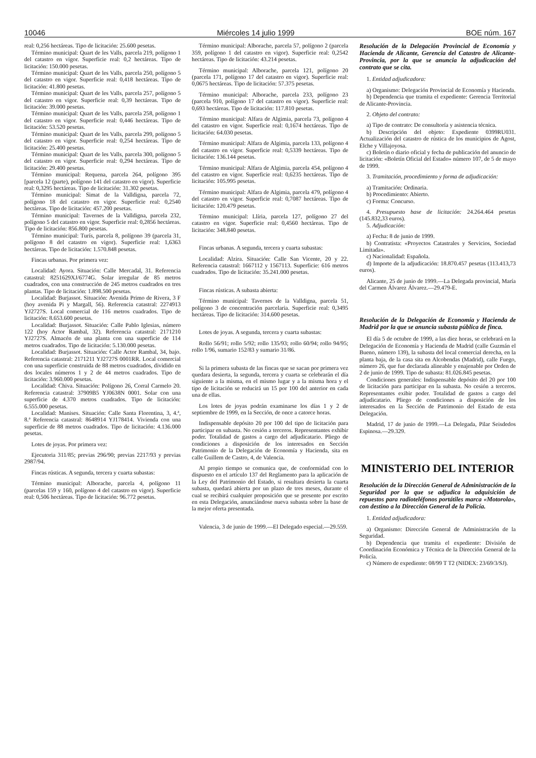10046 Miércoles 14 julio 1999 BOE núm. 167
real: 0,256 hectáreas. Tipo de licitación: 25.600 pesetas.
Término municipal: Quart de les Valls, parcela 219, polígono 1 del catastro en vigor. Superficie real: 0,2 hectáreas. Tipo de licitación: 150.000 pesetas.
Término municipal: Quart de les Valls, parcela 250, polígono 5 del catastro en vigor. Superficie real: 0,418 hectáreas. Tipo de licitación: 41.800 pesetas.
Término municipal: Quart de les Valls, parcela 257, polígono 5 del catastro en vigor. Superficie real: 0,39 hectáreas. Tipo de licitación: 39.000 pesetas.
Término municipal: Quart de les Valls, parcela 258, polígono 1 del catastro en vigor. Superficie real: 0,446 hectáreas. Tipo de licitación: 53.520 pesetas.
Término municipal: Quart de les Valls, parcela 299, polígono 5 del catastro en vigor. Superficie real: 0,254 hectáreas. Tipo de licitación: 25.400 pesetas.
Término municipal: Quart de les Valls, parcela 300, polígono 5 del catastro en vigor. Superficie real: 0,294 hectáreas. Tipo de licitación: 29.400 pesetas.
Término municipal: Requena, parcela 264, polígono 395 [parcela 12 (parte), polígono 141 del catastro en vigor). Superficie real: 0,3295 hectáreas. Tipo de licitación: 31.302 pesetas.
Término municipal: Simat de la Valldigna, parcela 72, polígono 18 del catastro en vigor. Superficie real: 0,2540 hectáreas. Tipo de licitación: 457.200 pesetas.
Término municipal: Tavernes de la Valldigna, parcela 232, polígono 5 del catastro en vigor. Superficie real: 0,2856 hectáreas. Tipo de licitación: 856.800 pesetas.
Término municipal: Turís, parcela 8, polígono 39 (parcela 31, polígono 8 del catastro en vigor). Superficie real: 1,6363 hectáreas. Tipo de licitación: 1.570.848 pesetas.
Fincas urbanas. Por primera vez:
Localidad: Ayora. Situación: Calle Mercadal, 31. Referencia catastral: 8251629XJ/6774G. Solar irregular de 85 metros cuadrados, con una construcción de 245 metros cuadrados en tres plantas. Tipo de licitación: 1.898.500 pesetas.
Localidad: Burjassot. Situación: Avenida Primo de Rivera, 3 F (hoy avenida Pi y Margall, 56). Referencia catastral: 2274913 YJ2727S. Local comercial de 116 metros cuadrados. Tipo de licitación: 8.653.600 pesetas.
Localidad: Burjassot. Situación: Calle Pablo Iglesias, número 122 (hoy Actor Rambal, 32). Referencia catastral: 2171210 YJ2727S. Almacén de una planta con una superficie de 114 metros cuadrados. Tipo de licitación: 5.130.000 pesetas.
Localidad: Burjassot. Situación: Calle Actor Rambal, 34, bajo. Referencia catastral: 2171211 YJ2727S 0001RR. Local comercial con una superficie construida de 88 metros cuadrados, dividido en dos locales números 1 y 2 de 44 metros cuadrados. Tipo de licitación: 3.960.000 pesetas.
Localidad: Chiva. Situación: Polígono 26, Corral Carmelo 20. Referencia catastral: 37909B5 YJ0638N 0001. Solar con una superficie de 4.370 metros cuadrados. Tipo de licitación: 6.555.000 pesetas.
Localidad: Manises. Situación: Calle Santa Florentina, 3, 4.ª, 8.ª Referencia catastral: 8648914 YJ178414. Vivienda con una superficie de 88 metros cuadrados. Tipo de licitación: 4.136.000 pesetas.
Lotes de joyas. Por primera vez:
Ejecutoria 311/85; previas 296/90; previas 2217/93 y previas 2987/94.
Fincas rústicas. A segunda, tercera y cuarta subastas:
Término municipal: Alborache, parcela 4, polígono 11 (parcelas 159 y 160, polígono 4 del catastro en vigor). Superficie real: 0,506 hectáreas. Tipo de licitación: 96.772 pesetas.
Término municipal: Alborache, parcela 57, polígono 2 (parcela 359, polígono 1 del catastro en vigor). Superficie real: 0,2542 hectáreas. Tipo de licitación: 43.214 pesetas.
Término municipal: Alborache, parcela 121, polígono 20 (parcela 171, polígono 17 del catastro en vigor). Superficie real: 0,0675 hectáreas. Tipo de licitación: 57.375 pesetas.
Término municipal: Alborache, parcela 233, polígono 23 (parcela 910, polígono 17 del catastro en vigor). Superficie real: 0,693 hectáreas. Tipo de licitación: 117.810 pesetas.
Término municipal: Alfara de Algimia, parcela 73, polígono 4 del catastro en vigor. Superficie real: 0,1674 hectáreas. Tipo de licitación: 64.030 pesetas.
Término municipal: Alfara de Algimia, parcela 133, polígono 4 del catastro en vigor. Superficie real: 0,5339 hectáreas. Tipo de licitación: 136.144 pesetas.
Término municipal: Alfara de Algimia, parcela 454, polígono 4 del catastro en vigor. Superficie real: 0,6235 hectáreas. Tipo de licitación: 105.995 pesetas.
Término municipal: Alfara de Algimia, parcela 479, polígono 4 del catastro en vigor. Superficie real: 0,7087 hectáreas. Tipo de licitación: 120.479 pesetas.
Término municipal: Llíria, parcela 127, polígono 27 del catastro en vigor. Superficie real: 0,4560 hectáreas. Tipo de licitación: 348.840 pesetas.
Fincas urbanas. A segunda, tercera y cuarta subastas:
Localidad: Alzira. Situación: Calle San Vicente, 20 y 22. Referencia catastral: 1667112 y 1567113. Superficie: 616 metros cuadrados. Tipo de licitación: 35.241.000 pesetas.
Fincas rústicas. A subasta abierta:
Término municipal: Tavernes de la Valldigna, parcela 51, polígono 3 de concentración parcelaria. Superficie real: 0,3495 hectáreas. Tipo de licitación: 314.600 pesetas.
Lotes de joyas. A segunda, tercera y cuarta subastas:
Rollo 56/91; rollo 5/92; rollo 135/93; rollo 60/94; rollo 94/95; rollo 1/96, sumario 152/83 y sumario 31/86.
Si la primera subasta de las fincas que se sacan por primera vez quedara desierta, la segunda, tercera y cuarta se celebrarán el día siguiente a la misma, en el mismo lugar y a la misma hora y el tipo de licitación se reducirá un 15 por 100 del anterior en cada una de ellas.
Los lotes de joyas podrán examinarse los días 1 y 2 de septiembre de 1999, en la Sección, de once a catorce horas.
Indispensable depósito 20 por 100 del tipo de licitación para participar en subasta. No cesión a terceros. Representantes exhibir poder. Totalidad de gastos a cargo del adjudicatario. Pliego de condiciones a disposición de los interesados en Sección Patrimonio de la Delegación de Economía y Hacienda, sita en calle Guillem de Castro, 4, de Valencia.
Al propio tiempo se comunica que, de conformidad con lo dispuesto en el artículo 137 del Reglamento para la aplicación de la Ley del Patrimonio del Estado, si resultara desierta la cuarta subasta, quedará abierta por un plazo de tres meses, durante el cual se recibirá cualquier proposición que se presente por escrito en esta Delegación, anunciándose nueva subasta sobre la base de la mejor oferta presentada.
Valencia, 3 de junio de 1999.—El Delegado especial.—29.559.
Resolución de la Delegación Provincial de Economía y Hacienda de Alicante, Gerencia del Catastro de Alicante-Provincia, por la que se anuncia la adjudicación del contrato que se cita.
1. Entidad adjudicadora:
a) Organismo: Delegación Provincial de Economía y Hacienda.
b) Dependencia que tramita el expediente: Gerencia Territorial de Alicante-Provincia.
2. Objeto del contrato:
a) Tipo de contrato: De consultoría y asistencia técnica.
b) Descripción del objeto: Expediente 0399RU031. Actualización del catastro de rústica de los municipios de Agost, Elche y Villajoyosa.
c) Boletín o diario oficial y fecha de publicación del anuncio de licitación: «Boletín Oficial del Estado» número 107, de 5 de mayo de 1999.
3. Tramitación, procedimiento y forma de adjudicación:
a) Tramitación: Ordinaria.
b) Procedimiento: Abierto.
c) Forma: Concurso.
4. Presupuesto base de licitación: 24.264.464 pesetas (145.832,33 euros).
5. Adjudicación:
a) Fecha: 8 de junio de 1999.
b) Contratista: «Proyectos Catastrales y Servicios, Sociedad Limitada».
c) Nacionalidad: Española.
d) Importe de la adjudicación: 18.870.457 pesetas (113.413,73 euros).
Alicante, 25 de junio de 1999.—La Delegada provincial, María del Carmen Álvarez Álvarez.—29.479-E.
Resolución de la Delegación de Economía y Hacienda de Madrid por la que se anuncia subasta pública de finca.
El día 5 de octubre de 1999, a las diez horas, se celebrará en la Delegación de Economía y Hacienda de Madrid (calle Guzmán el Bueno, número 139), la subasta del local comercial derecha, en la planta baja, de la casa sita en Alcobendas (Madrid), calle Fuego, número 26, que fue declarada alineable y enajenable por Orden de 2 de junio de 1999. Tipo de subasta: 81.026.845 pesetas.
Condiciones generales: Indispensable depósito del 20 por 100 de licitación para participar en la subasta. No cesión a terceros. Representantes exibir poder. Totalidad de gastos a cargo del adjudicatario. Pliego de condiciones a disposición de los interesados en la Sección de Patrimonio del Estado de esta Delegación.
Madrid, 17 de junio de 1999.—La Delegada, Pilar Seisdedos Espinosa.—29.329.
MINISTERIO DEL INTERIOR
Resolución de la Dirección General de Administración de la Seguridad por la que se adjudica la adquisición de repuestos para radioteléfonos portátiles marca «Motorola», con destino a la Dirección General de la Policía.
1. Entidad adjudicadora:
a) Organismo: Dirección General de Administración de la Seguridad.
b) Dependencia que tramita el expediente: División de Coordinación Económica y Técnica de la Dirección General de la Policía.
c) Número de expediente: 08/99 T T2 (NIDEX: 23/69/3/SJ).